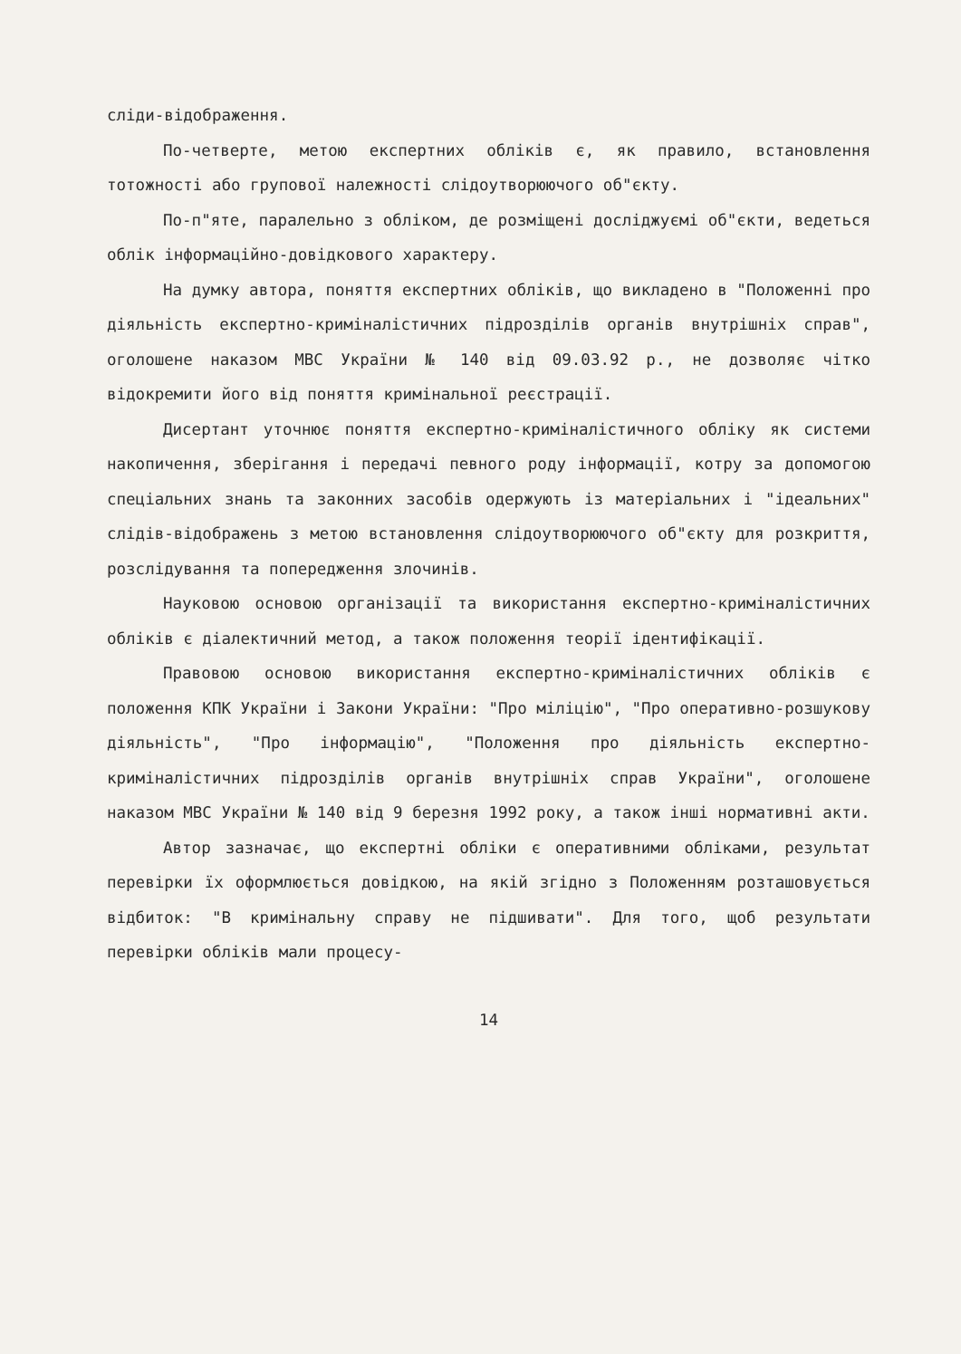сліди-відображення.
По-четверте, метою експертних обліків є, як правило, встановлення тотожності або групової належності слідоутворюючого об"єкту.
По-п"яте, паралельно з обліком, де розміщені досліджуємі об"єкти, ведеться облік інформаційно-довідкового характеру.
На думку автора, поняття експертних обліків, що викладено в "Положенні про діяльність експертно-криміналістичних підрозділів органів внутрішніх справ", оголошене наказом МВС України № 140 від 09.03.92 р., не дозволяє чітко відокремити його від поняття кримінальної реєстрації.
Дисертант уточнює поняття експертно-криміналістичного обліку як системи накопичення, зберігання і передачі певного роду інформації, котру за допомогою спеціальних знань та законних засобів одержують із матеріальних і "ідеальних" слідів-відображень з метою встановлення слідоутворюючого об"єкту для розкриття, розслідування та попередження злочинів.
Науковою основою організації та використання експертно-криміналістичних обліків є діалектичний метод, а також положення теорії ідентифікації.
Правовою основою використання експертно-криміналістичних обліків є положення КПК України і Закони України: "Про міліцію", "Про оперативно-розшукову діяльність", "Про інформацію", "Положення про діяльність експертно-криміналістичних підрозділів органів внутрішніх справ України", оголошене наказом МВС України № 140 від 9 березня 1992 року, а також інші нормативні акти.
Автор зазначає, що експертні обліки є оперативними обліками, результат перевірки їх оформлюється довідкою, на якій згідно з Положенням розташовується відбиток: "В кримінальну справу не підшивати". Для того, щоб результати перевірки обліків мали процесу-
14